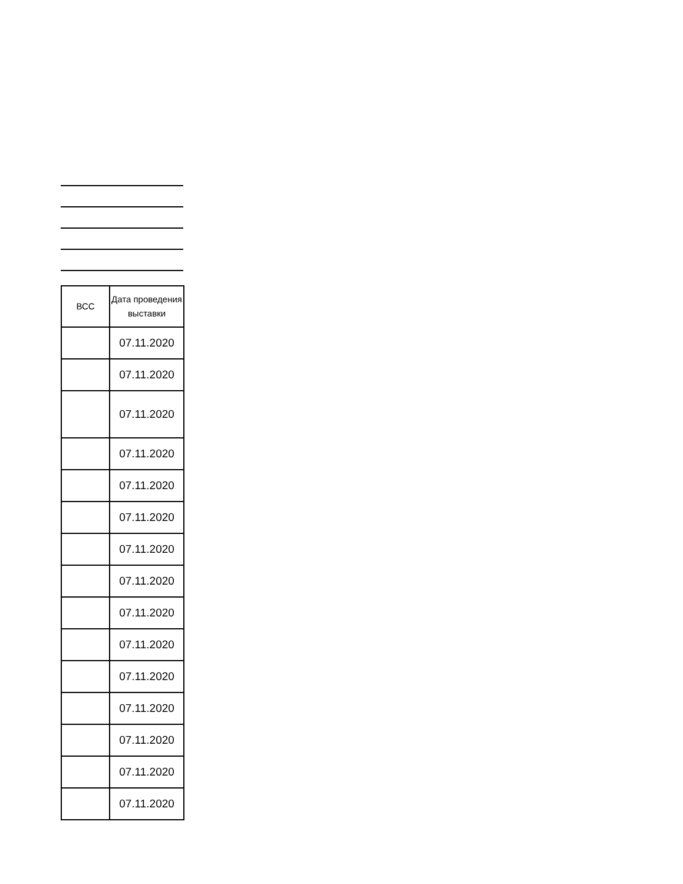| ВСС | Дата проведения выставки |
| --- | --- |
| | 07.11.2020 |
| | 07.11.2020 |
| | 07.11.2020 |
| | 07.11.2020 |
| | 07.11.2020 |
| | 07.11.2020 |
| | 07.11.2020 |
| | 07.11.2020 |
| | 07.11.2020 |
| | 07.11.2020 |
| | 07.11.2020 |
| | 07.11.2020 |
| | 07.11.2020 |
| | 07.11.2020 |
| | 07.11.2020 |